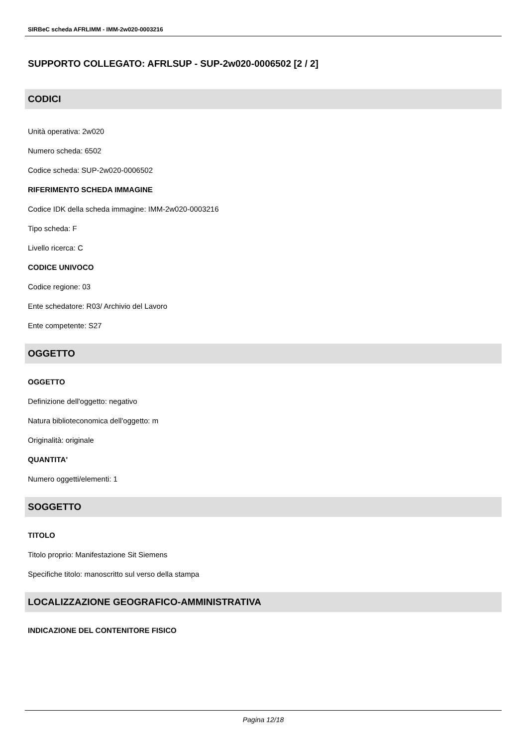SIRBeC scheda AFRLIMM - IMM-2w020-0003216
SUPPORTO COLLEGATO: AFRLSUP - SUP-2w020-0006502 [2 / 2]
CODICI
Unità operativa: 2w020
Numero scheda: 6502
Codice scheda: SUP-2w020-0006502
RIFERIMENTO SCHEDA IMMAGINE
Codice IDK della scheda immagine: IMM-2w020-0003216
Tipo scheda: F
Livello ricerca: C
CODICE UNIVOCO
Codice regione: 03
Ente schedatore: R03/ Archivio del Lavoro
Ente competente: S27
OGGETTO
OGGETTO
Definizione dell'oggetto: negativo
Natura biblioteconomica dell'oggetto: m
Originalità: originale
QUANTITA'
Numero oggetti/elementi: 1
SOGGETTO
TITOLO
Titolo proprio: Manifestazione Sit Siemens
Specifiche titolo: manoscritto sul verso della stampa
LOCALIZZAZIONE GEOGRAFICO-AMMINISTRATIVA
INDICAZIONE DEL CONTENITORE FISICO
Pagina 12/18